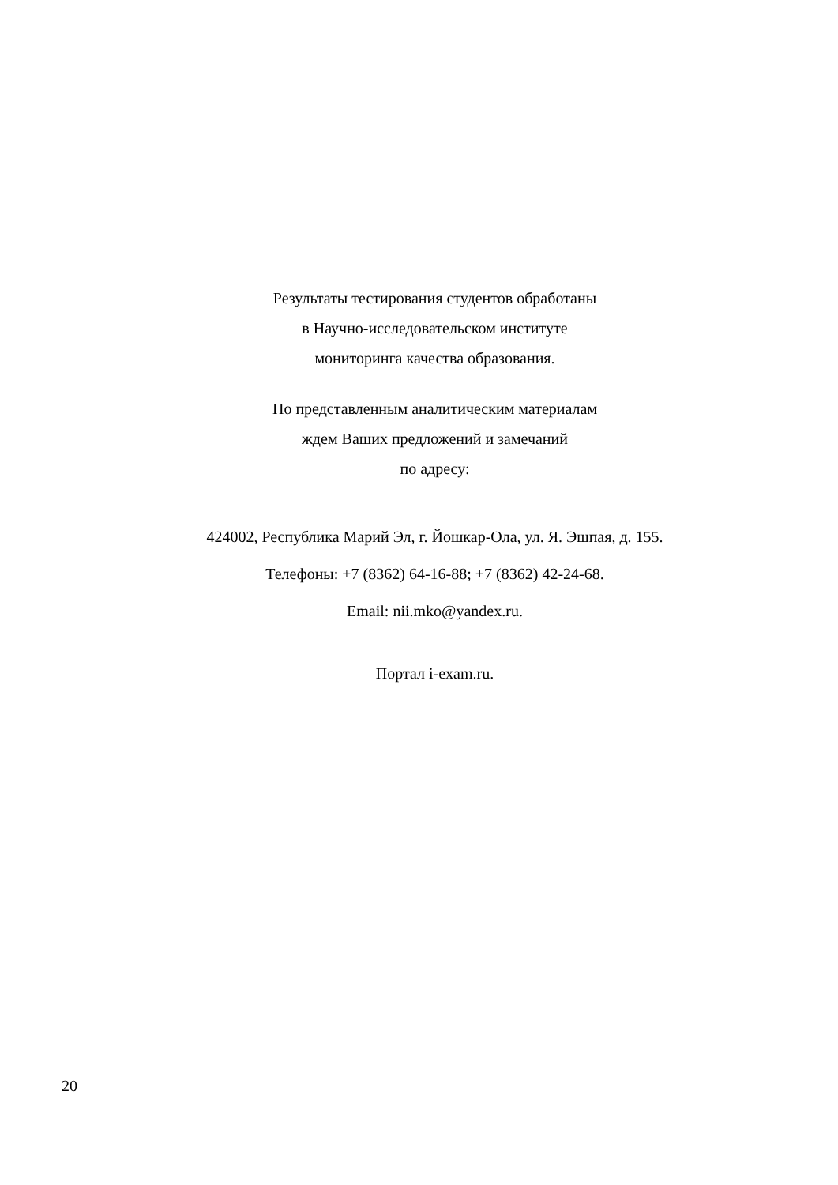Результаты тестирования студентов обработаны
в Научно-исследовательском институте
мониторинга качества образования.
По представленным аналитическим материалам
ждем Ваших предложений и замечаний
по адресу:
424002, Республика Марий Эл, г. Йошкар-Ола, ул. Я. Эшпая, д. 155.
Телефоны: +7 (8362) 64-16-88; +7 (8362) 42-24-68.
Email: nii.mko@yandex.ru.
Портал i-exam.ru.
20